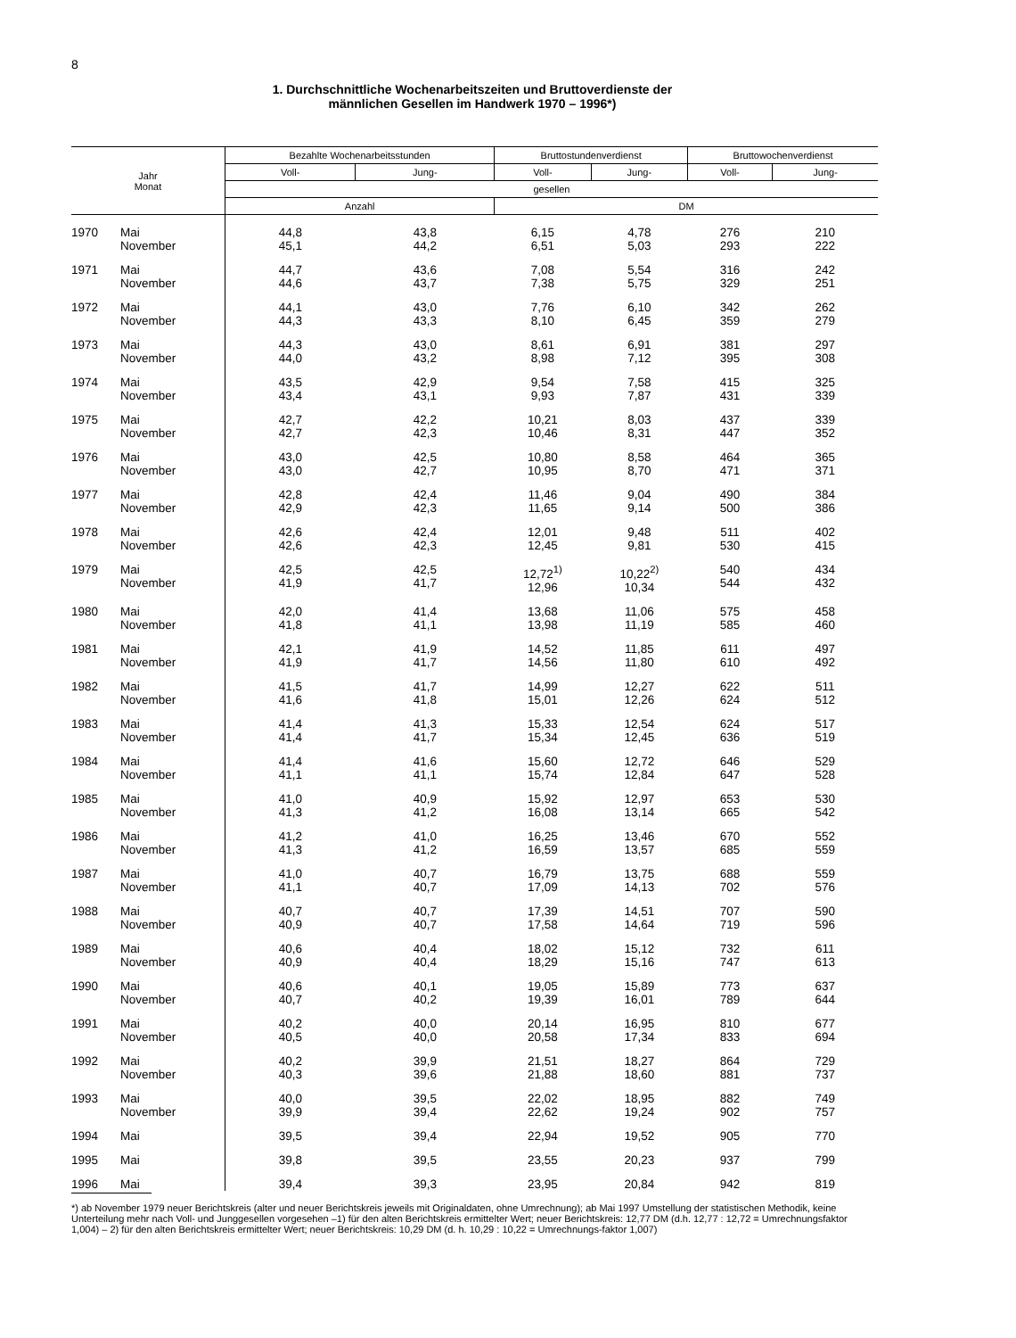8
1. Durchschnittliche Wochenarbeitszeiten und Bruttoverdienste der
männlichen Gesellen im Handwerk 1970 – 1996*)
| Jahr Monat | | Bezahlte Wochenarbeitsstunden | | Bruttostundenverdienst | | Bruttowochenverdienst | |
| --- | --- | --- | --- | --- | --- | --- | --- |
| | | Voll- | Jung- | Voll- | Jung- | Voll- | Jung- |
| | | gesellen | | | | | |
| | | Anzahl | | DM | | | |
| 1970 | Mai November | 44,8 45,1 | 43,8 44,2 | 6,15 6,51 | 4,78 5,03 | 276 293 | 210 222 |
| 1971 | Mai November | 44,7 44,6 | 43,6 43,7 | 7,08 7,38 | 5,54 5,75 | 316 329 | 242 251 |
| 1972 | Mai November | 44,1 44,3 | 43,0 43,3 | 7,76 8,10 | 6,10 6,45 | 342 359 | 262 279 |
| 1973 | Mai November | 44,3 44,0 | 43,0 43,2 | 8,61 8,98 | 6,91 7,12 | 381 395 | 297 308 |
| 1974 | Mai November | 43,5 43,4 | 42,9 43,1 | 9,54 9,93 | 7,58 7,87 | 415 431 | 325 339 |
| 1975 | Mai November | 42,7 42,7 | 42,2 42,3 | 10,21 10,46 | 8,03 8,31 | 437 447 | 339 352 |
| 1976 | Mai November | 43,0 43,0 | 42,5 42,7 | 10,80 10,95 | 8,58 8,70 | 464 471 | 365 371 |
| 1977 | Mai November | 42,8 42,9 | 42,4 42,3 | 11,46 11,65 | 9,04 9,14 | 490 500 | 384 386 |
| 1978 | Mai November | 42,6 42,6 | 42,4 42,3 | 12,01 12,45 | 9,48 9,81 | 511 530 | 402 415 |
| 1979 | Mai November | 42,5 41,9 | 42,5 41,7 | 12,72<sup>1)</sup> 12,96 | 10,22<sup>2)</sup> 10,34 | 540 544 | 434 432 |
| 1980 | Mai November | 42,0 41,8 | 41,4 41,1 | 13,68 13,98 | 11,06 11,19 | 575 585 | 458 460 |
| 1981 | Mai November | 42,1 41,9 | 41,9 41,7 | 14,52 14,56 | 11,85 11,80 | 611 610 | 497 492 |
| 1982 | Mai November | 41,5 41,6 | 41,7 41,8 | 14,99 15,01 | 12,27 12,26 | 622 624 | 511 512 |
| 1983 | Mai November | 41,4 41,4 | 41,3 41,7 | 15,33 15,34 | 12,54 12,45 | 624 636 | 517 519 |
| 1984 | Mai November | 41,4 41,1 | 41,6 41,1 | 15,60 15,74 | 12,72 12,84 | 646 647 | 529 528 |
| 1985 | Mai November | 41,0 41,3 | 40,9 41,2 | 15,92 16,08 | 12,97 13,14 | 653 665 | 530 542 |
| 1986 | Mai November | 41,2 41,3 | 41,0 41,2 | 16,25 16,59 | 13,46 13,57 | 670 685 | 552 559 |
| 1987 | Mai November | 41,0 41,1 | 40,7 40,7 | 16,79 17,09 | 13,75 14,13 | 688 702 | 559 576 |
| 1988 | Mai November | 40,7 40,9 | 40,7 40,7 | 17,39 17,58 | 14,51 14,64 | 707 719 | 590 596 |
| 1989 | Mai November | 40,6 40,9 | 40,4 40,4 | 18,02 18,29 | 15,12 15,16 | 732 747 | 611 613 |
| 1990 | Mai November | 40,6 40,7 | 40,1 40,2 | 19,05 19,39 | 15,89 16,01 | 773 789 | 637 644 |
| 1991 | Mai November | 40,2 40,5 | 40,0 40,0 | 20,14 20,58 | 16,95 17,34 | 810 833 | 677 694 |
| 1992 | Mai November | 40,2 40,3 | 39,9 39,6 | 21,51 21,88 | 18,27 18,60 | 864 881 | 729 737 |
| 1993 | Mai November | 40,0 39,9 | 39,5 39,4 | 22,02 22,62 | 18,95 19,24 | 882 902 | 749 757 |
| 1994 | Mai | 39,5 | 39,4 | 22,94 | 19,52 | 905 | 770 |
| 1995 | Mai | 39,8 | 39,5 | 23,55 | 20,23 | 937 | 799 |
| 1996 | Mai | 39,4 | 39,3 | 23,95 | 20,84 | 942 | 819 |
*) ab November 1979 neuer Berichtskreis (alter und neuer Berichtskreis jeweils mit Originaldaten, ohne Umrechnung); ab Mai 1997 Umstellung der statistischen Methodik, keine Unterteilung mehr nach Voll- und Junggesellen vorgesehen –1) für den alten Berichtskreis ermittelter Wert; neuer Berichtskreis: 12,77 DM (d.h. 12,77 : 12,72 = Umrechnungsfaktor 1,004) – 2) für den alten Berichtskreis ermittelter Wert; neuer Berichtskreis: 10,29 DM (d. h. 10,29 : 10,22 = Umrechnungs-faktor 1,007)